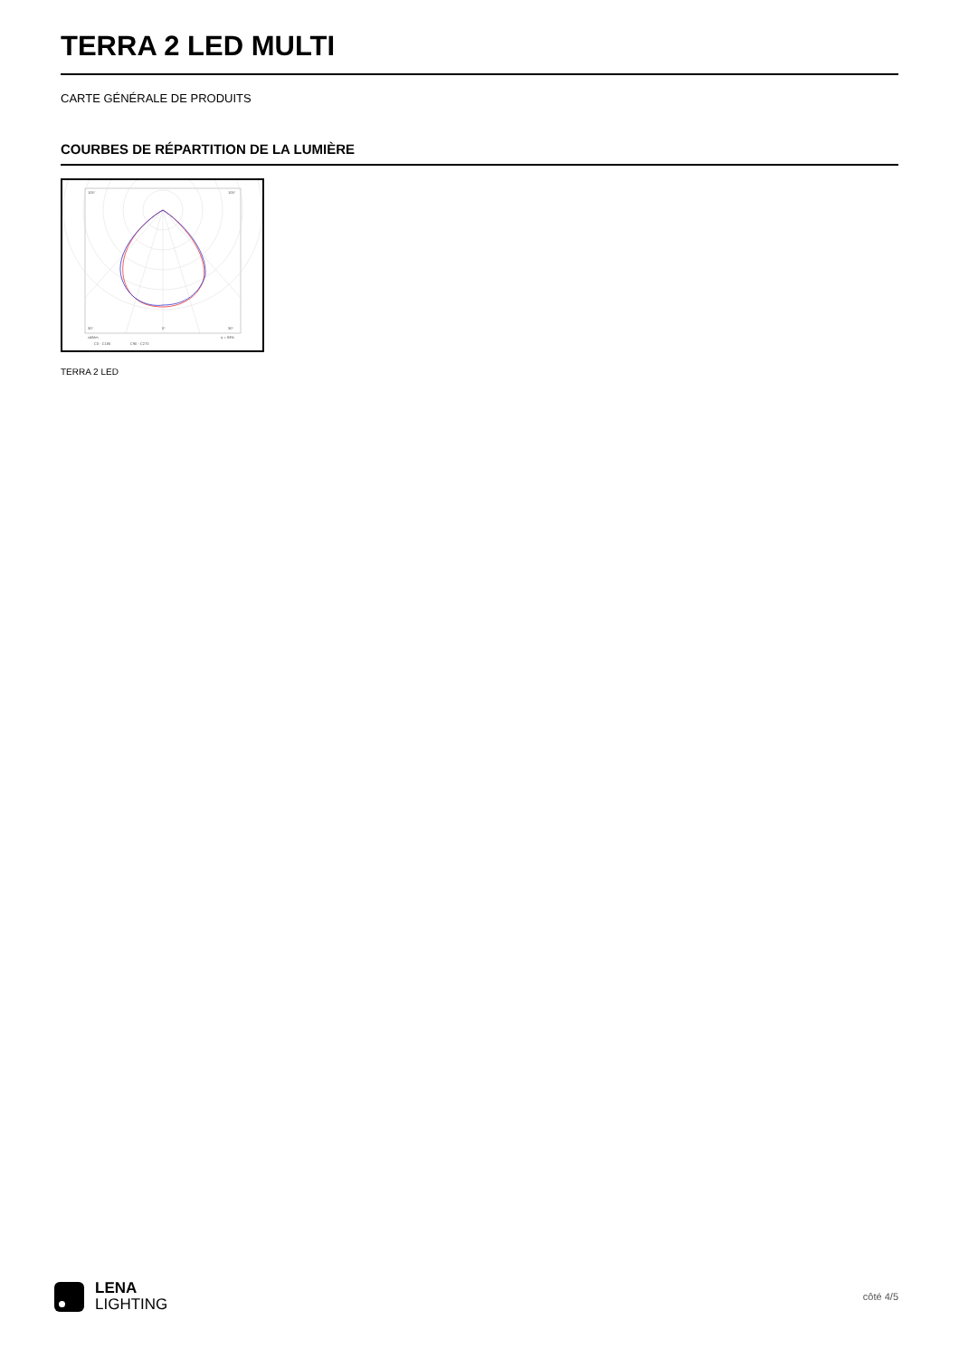TERRA 2 LED MULTI
CARTE GÉNÉRALE DE PRODUITS
COURBES DE RÉPARTITION DE LA LUMIÈRE
105°
105°
30°
0°
30°
cd/klm
η = 83%
C0 - C180
C90 - C270
TERRA 2 LED
LENA
LIGHTING
côté 4/5